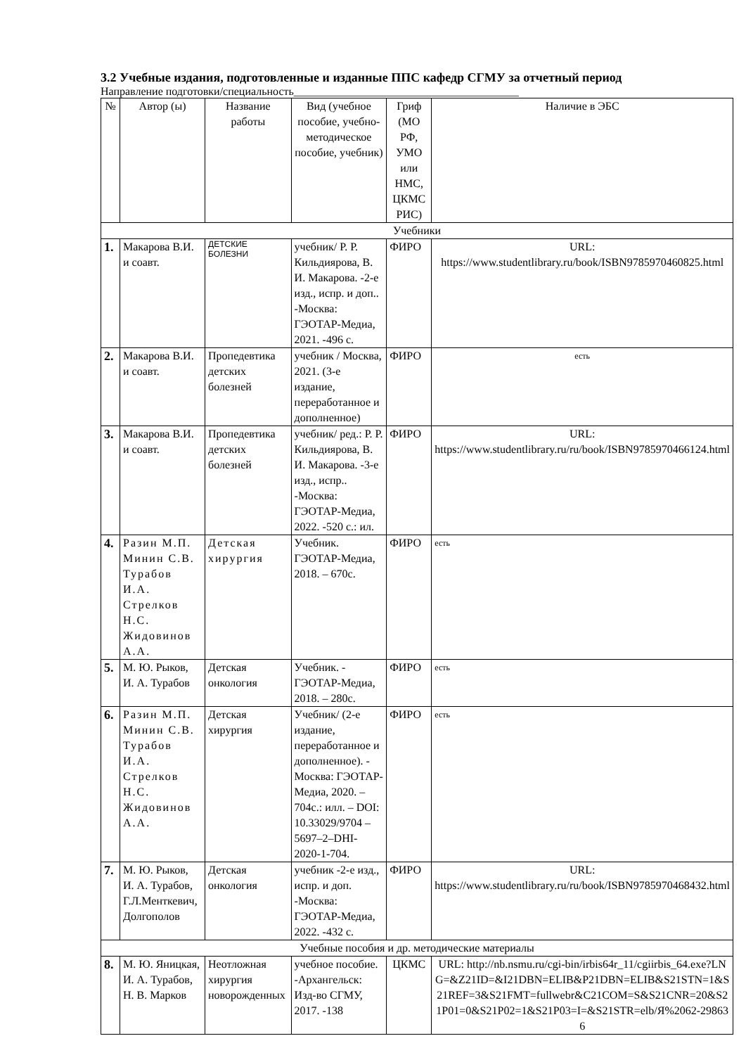3.2 Учебные издания, подготовленные и изданные ППС кафедр СГМУ за отчетный период
Направление подготовки/специальность________________________________________
| № | Автор (ы) | Название работы | Вид (учебное пособие, учебно-методическое пособие, учебник) | Гриф (МО РФ, УМО или НМС, ЦКМС РИС) | Наличие в ЭБС |
| --- | --- | --- | --- | --- | --- |
| Учебники | | | | | |
| 1. | Макарова В.И. и соавт. | ДЕТСКИЕ БОЛЕЗНИ | учебник/ Р. Р. Кильдиярова, В. И. Макарова. -2-е изд., испр. и доп.. -Москва: ГЭОТАР-Медиа, 2021. -496 с. | ФИРО | URL: https://www.studentlibrary.ru/book/ISBN9785970460825.html |
| 2. | Макарова В.И. и соавт. | Пропедевтика детских болезней | учебник / Москва, 2021. (3-е издание, переработанное и дополненное) | ФИРО | есть |
| 3. | Макарова В.И. и соавт. | Пропедевтика детских болезней | учебник/ ред.: Р. Р. Кильдиярова, В. И. Макарова. -3-е изд., испр.. -Москва: ГЭОТАР-Медиа, 2022. -520 с.: ил. | ФИРО | URL: https://www.studentlibrary.ru/ru/book/ISBN9785970466124.html |
| 4. | Разин М.П. Минин С.В. Турабов И.А. Стрелков Н.С. Жидовинов А.А. | Детская хирургия | Учебник. ГЭОТАР-Медиа, 2018. – 670с. | ФИРО | есть |
| 5. | М. Ю. Рыков, И. А. Турабов | Детская онкология | Учебник. - ГЭОТАР-Медиа, 2018. – 280с. | ФИРО | есть |
| 6. | Разин М.П. Минин С.В. Турабов И.А. Стрелков Н.С. Жидовинов А.А. | Детская хирургия | Учебник/ (2-е издание, переработанное и дополненное). - Москва: ГЭОТАР-Медиа, 2020. – 704с.: илл. – DOI: 10.33029/9704 – 5697–2–DHI-2020-1-704. | ФИРО | есть |
| 7. | М. Ю. Рыков, И. А. Турабов, Г.Л.Менткевич, Долгополов | Детская онкология | учебник -2-е изд., испр. и доп. -Москва: ГЭОТАР-Медиа, 2022. -432 с. | ФИРО | URL: https://www.studentlibrary.ru/ru/book/ISBN9785970468432.html |
| Учебные пособия и др. методические материалы | | | | | |
| 8. | М. Ю. Яницкая, И. А. Турабов, Н. В. Марков | Неотложная хирургия новорожденных | учебное пособие. -Архангельск: Изд-во СГМУ, 2017. -138 | ЦКМС | URL: http://nb.nsmu.ru/cgi-bin/irbis64r_11/cgiirbis_64.exe?LNG=&Z21ID=&I21DBN=ELIB&P21DBN=ELIB&S21STN=1&S21REF=3&S21FMT=fullwebr&C21COM=S&S21CNR=20&S21P01=0&S21P02=1&S21P03=I=&S21STR=elb/Я%2062-298636 |